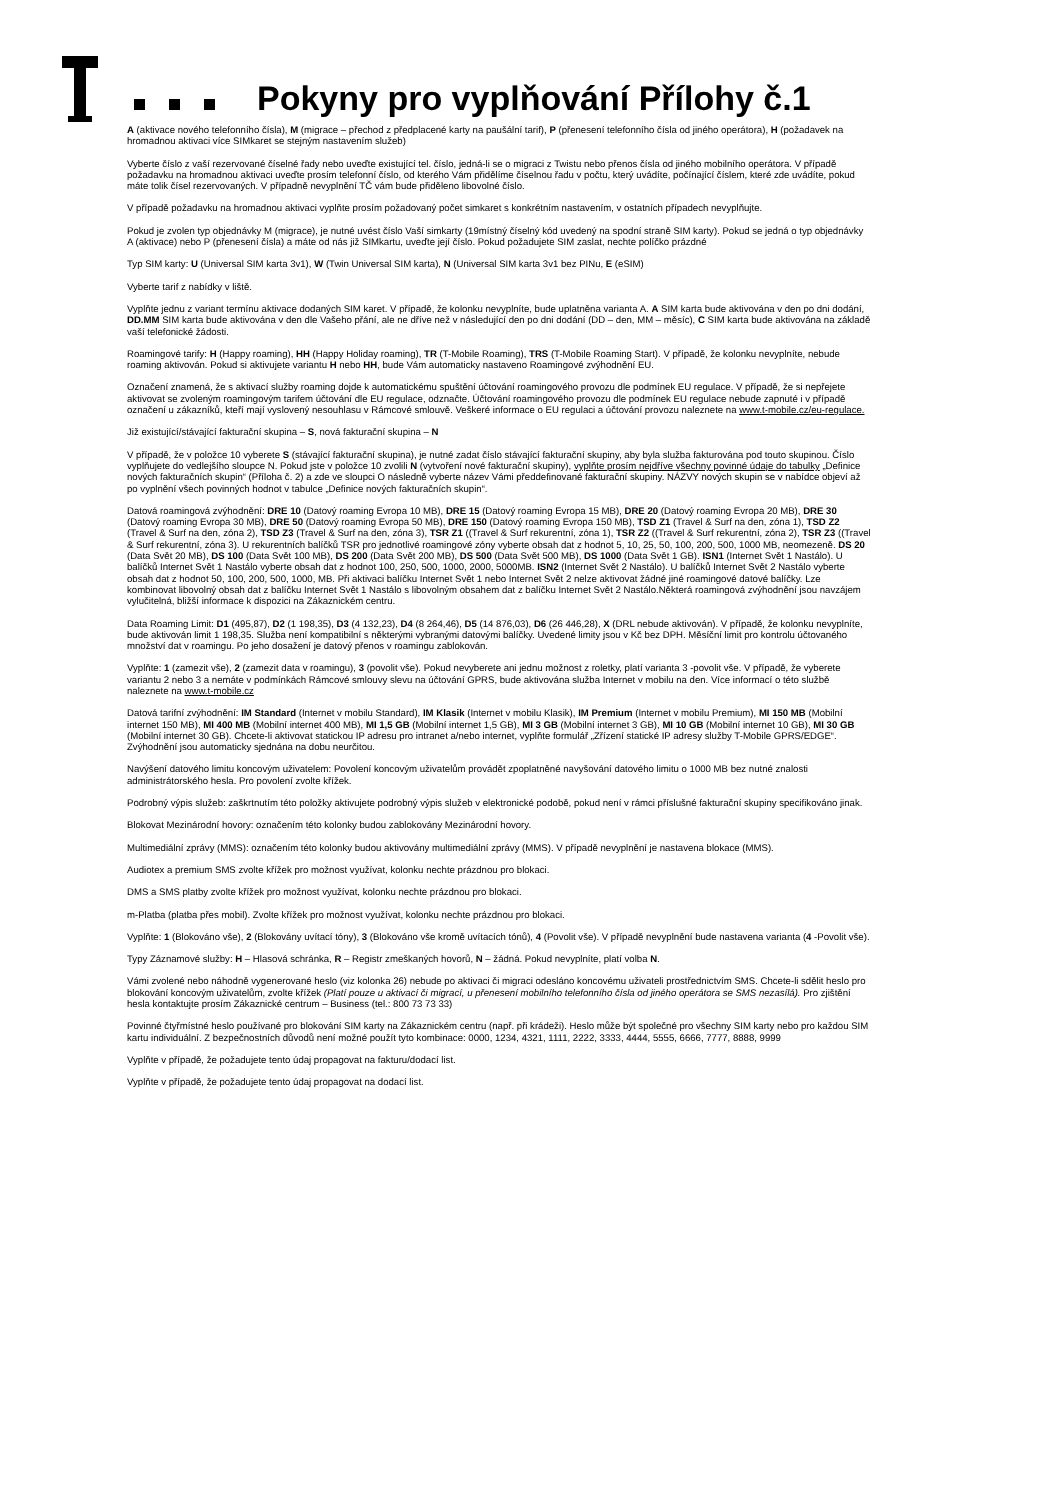Pokyny pro vyplňování Přílohy č.1
A (aktivace nového telefonního čísla), M (migrace – přechod z předplacené karty na paušální tarif), P (přenesení telefonního čísla od jiného operátora), H (požadavek na hromadnou aktivaci více SIMkaret se stejným nastavením služeb)
Vyberte číslo z vaší rezervované číselné řady nebo uveďte existující tel. číslo, jedná-li se o migraci z Twistu nebo přenos čísla od jiného mobilního operátora. V případě požadavku na hromadnou aktivaci uveďte prosím telefonní číslo, od kterého Vám přidělíme číselnou řadu v počtu, který uvádíte, počínající číslem, které zde uvádíte, pokud máte tolik čísel rezervovaných. V případně nevyplnění TČ vám bude přiděleno libovolné číslo.
V případě požadavku na hromadnou aktivaci vyplňte prosím požadovaný počet simkaret s konkrétním nastavením, v ostatních případech nevyplňujte.
Pokud je zvolen typ objednávky M (migrace), je nutné uvést číslo Vaší simkarty (19místný číselný kód uvedený na spodní straně SIM karty). Pokud se jedná o typ objednávky A (aktivace) nebo P (přenesení čísla) a máte od nás již SIMkartu, uveďte její číslo. Pokud požadujete SIM zaslat, nechte políčko prázdné
Typ SIM karty: U (Universal SIM karta 3v1), W (Twin Universal SIM karta), N (Universal SIM karta 3v1 bez PINu, E (eSIM)
Vyberte tarif z nabídky v liště.
Vyplňte jednu z variant termínu aktivace dodaných SIM karet. V případě, že kolonku nevyplníte, bude uplatněna varianta A. A SIM karta bude aktivována v den po dni dodání, DD.MM SIM karta bude aktivována v den dle Vašeho přání, ale ne dříve než v následující den po dni dodání (DD – den, MM – měsíc), C SIM karta bude aktivována na základě vaší telefonické žádosti.
Roamingové tarify: H (Happy roaming), HH (Happy Holiday roaming), TR (T-Mobile Roaming), TRS (T-Mobile Roaming Start). V případě, že kolonku nevyplníte, nebude roaming aktivován. Pokud si aktivujete variantu H nebo HH, bude Vám automaticky nastaveno Roamingové zvýhodnění EU.
Označení znamená, že s aktivací služby roaming dojde k automatickému spuštění účtování roamingového provozu dle podmínek EU regulace. V případě, že si nepřejete aktivovat se zvoleným roamingovým tarifem účtování dle EU regulace, odznačte. Účtování roamingového provozu dle podmínek EU regulace nebude zapnuté i v případě označení u zákazníků, kteří mají vyslovený nesouhlasu v Rámcové smlouvě. Veškeré informace o EU regulaci a účtování provozu naleznete na www.t-mobile.cz/eu-regulace.
Již existující/stávající fakturační skupina – S, nová fakturační skupina – N
V případě, že v položce 10 vyberete S (stávající fakturační skupina), je nutné zadat číslo stávající fakturační skupiny, aby byla služba fakturována pod touto skupinou. Číslo vyplňujete do vedlejšího sloupce N. Pokud jste v položce 10 zvolili N (vytvoření nové fakturační skupiny), vyplňte prosím nejdříve všechny povinné údaje do tabulky „Definice nových fakturačních skupin“ (Příloha č. 2) a zde ve sloupci O následně vyberte název Vámi předdefinované fakturační skupiny. NÁZVY nových skupin se v nabídce objeví až po vyplnění všech povinných hodnot v tabulce „Definice nových fakturačních skupin“.
Datová roamingová zvýhodnění: DRE 10 (Datový roaming Evropa 10 MB), DRE 15 (Datový roaming Evropa 15 MB), DRE 20 (Datový roaming Evropa 20 MB), DRE 30 (Datový roaming Evropa 30 MB), DRE 50 (Datový roaming Evropa 50 MB), DRE 150 (Datový roaming Evropa 150 MB), TSD Z1 (Travel & Surf na den, zóna 1), TSD Z2 (Travel & Surf na den, zóna 2), TSD Z3 (Travel & Surf na den, zóna 3), TSR Z1 ((Travel & Surf rekurentní, zóna 1), TSR Z2 ((Travel & Surf rekurentní, zóna 2), TSR Z3 ((Travel & Surf rekurentní, zóna 3). U rekurentních balíčků TSR pro jednotlivé roamingové zóny vyberte obsah dat z hodnot 5, 10, 25, 50, 100, 200, 500, 1000 MB, neomezeně. DS 20 (Data Svět 20 MB), DS 100 (Data Svět 100 MB), DS 200 (Data Svět 200 MB), DS 500 (Data Svět 500 MB), DS 1000 (Data Svět 1 GB). ISN1 (Internet Svět 1 Nastálo). U balíčků Internet Svět 1 Nastálo vyberte obsah dat z hodnot 100, 250, 500, 1000, 2000, 5000MB. ISN2 (Internet Svět 2 Nastálo). U balíčků Internet Svět 2 Nastálo vyberte obsah dat z hodnot 50, 100, 200, 500, 1000, MB. Při aktivaci balíčku Internet Svět 1 nebo Internet Svět 2 nelze aktivovat žádné jiné roamingové datové balíčky. Lze kombinovat libovolný obsah dat z balíčku Internet Svět 1 Nastálo s libovolným obsahem dat z balíčku Internet Svět 2 Nastálo.Některá roamingová zvýhodnění jsou navzájem vylučitelná, bližší informace k dispozici na Zákaznickém centru.
Data Roaming Limit: D1 (495,87), D2 (1 198,35), D3 (4 132,23), D4 (8 264,46), D5 (14 876,03), D6 (26 446,28), X (DRL nebude aktivován). V případě, že kolonku nevyplníte, bude aktivován limit 1 198,35. Služba není kompatibilní s některými vybranými datovými balíčky. Uvedené limity jsou v Kč bez DPH. Měsíční limit pro kontrolu účtovaného množství dat v roamingu. Po jeho dosažení je datový přenos v roamingu zablokován.
Vyplňte: 1 (zamezit vše), 2 (zamezit data v roamingu), 3 (povolit vše). Pokud nevyberete ani jednu možnost z roletky, platí varianta 3 -povolit vše. V případě, že vyberete variantu 2 nebo 3 a nemáte v podmínkách Rámcové smlouvy slevu na účtování GPRS, bude aktivována služba Internet v mobilu na den. Více informací o této službě naleznete na www.t-mobile.cz
Datová tarifní zvýhodnění: IM Standard (Internet v mobilu Standard), IM Klasik (Internet v mobilu Klasik), IM Premium (Internet v mobilu Premium), MI 150 MB (Mobilní internet 150 MB), MI 400 MB (Mobilní internet 400 MB), MI 1,5 GB (Mobilní internet 1,5 GB), MI 3 GB (Mobilní internet 3 GB), MI 10 GB (Mobilní internet 10 GB), MI 30 GB (Mobilní internet 30 GB). Chcete-li aktivovat statickou IP adresu pro intranet a/nebo internet, vyplňte formulář „Zřízení statické IP adresy služby T-Mobile GPRS/EDGE“. Zvýhodnění jsou automaticky sjednána na dobu neurčitou.
Navýšení datového limitu koncovým uživatelem: Povolení koncovým uživatelům provádět zpoplatněné navyšování datového limitu o 1000 MB bez nutné znalosti administrátorského hesla. Pro povolení zvolte křížek.
Podrobný výpis služeb: zaškrtnutím této položky aktivujete podrobný výpis služeb v elektronické podobě, pokud není v rámci příslušné fakturační skupiny specifikováno jinak.
Blokovat Mezinárodní hovory: označením této kolonky budou zablokovány Mezinárodní hovory.
Multimediální zprávy (MMS): označením této kolonky budou aktivovány multimediální zprávy (MMS). V případě nevyplnění je nastavena blokace (MMS).
Audiotex a premium SMS zvolte křížek pro možnost využívat, kolonku nechte prázdnou pro blokaci.
DMS a SMS platby zvolte křížek pro možnost využívat, kolonku nechte prázdnou pro blokaci.
m-Platba (platba přes mobil). Zvolte křížek pro možnost využívat, kolonku nechte prázdnou pro blokaci.
Vyplňte: 1 (Blokováno vše), 2 (Blokovány uvítací tóny), 3 (Blokováno vše kromě uvítacích tónů), 4 (Povolit vše). V případě nevyplnění bude nastavena varianta (4 -Povolit vše).
Typy Záznamové služby: H – Hlasová schránka, R – Registr zmeškaných hovorů, N – žádná. Pokud nevyplníte, platí volba N.
Vámi zvolené nebo náhodně vygenerované heslo (viz kolonka 26) nebude po aktivaci či migraci odesláno koncovému uživateli prostřednictvím SMS. Chcete-li sdělit heslo pro blokování koncovým uživatelům, zvolte křížek (Platí pouze u aktivací či migrací, u přenesení mobilního telefonního čísla od jiného operátora se SMS nezasílá). Pro zjištění hesla kontaktujte prosím Zákaznické centrum – Business (tel.: 800 73 73 33)
Povinné čtyřmístné heslo používané pro blokování SIM karty na Zákaznickém centru (např. při krádeži). Heslo může být společné pro všechny SIM karty nebo pro každou SIM kartu individuální. Z bezpečnostních důvodů není možné použít tyto kombinace: 0000, 1234, 4321, 1111, 2222, 3333, 4444, 5555, 6666, 7777, 8888, 9999
Vyplňte v případě, že požadujete tento údaj propagovat na fakturu/dodací list.
Vyplňte v případě, že požadujete tento údaj propagovat na dodací list.